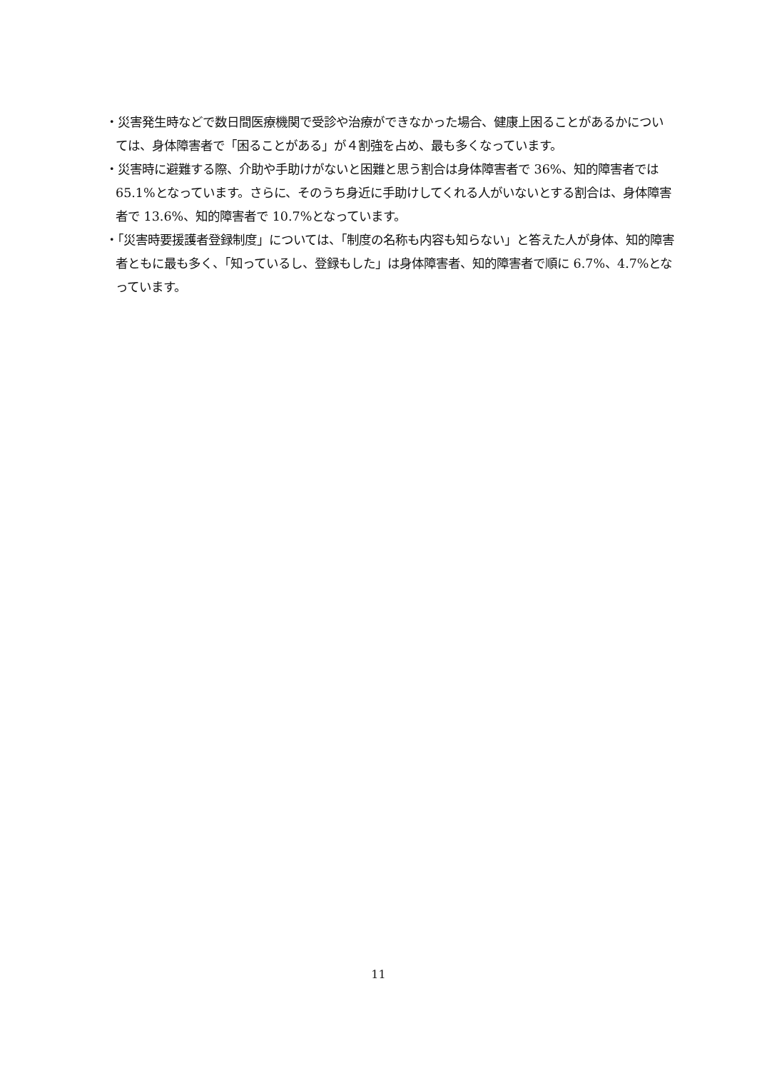・災害発生時などで数日間医療機関で受診や治療ができなかった場合、健康上困ることがあるかについては、身体障害者で「困ることがある」が４割強を占め、最も多くなっています。
・災害時に避難する際、介助や手助けがないと困難と思う割合は身体障害者で 36%、知的障害者では 65.1%となっています。さらに、そのうち身近に手助けしてくれる人がいないとする割合は、身体障害者で 13.6%、知的障害者で 10.7%となっています。
・「災害時要援護者登録制度」については、「制度の名称も内容も知らない」と答えた人が身体、知的障害者ともに最も多く、「知っているし、登録もした」は身体障害者、知的障害者で順に 6.7%、4.7%となっています。
11